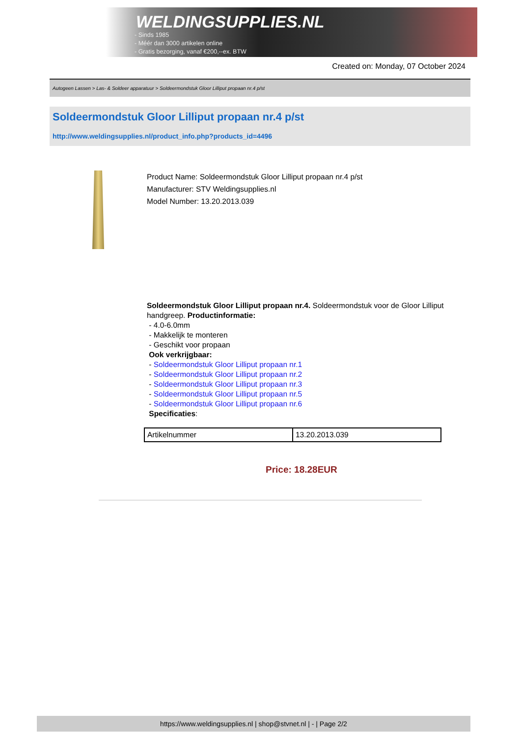WELDINGSUPPLIES.NL
- Sinds 1985
- Méér dan 3000 artikelen online
- Gratis bezorging, vanaf €200,--ex. BTW
Created on: Monday, 07 October 2024
Autogeen Lassen > Las- & Soldeer apparatuur > Soldeermondstuk Gloor Lilliput propaan nr.4 p/st
Soldeermondstuk Gloor Lilliput propaan nr.4 p/st
http://www.weldingsupplies.nl/product_info.php?products_id=4496
Product Name: Soldeermondstuk Gloor Lilliput propaan nr.4 p/st
Manufacturer: STV Weldingsupplies.nl
Model Number: 13.20.2013.039
Soldeermondstuk Gloor Lilliput propaan nr.4. Soldeermondstuk voor de Gloor Lilliput handgreep. Productinformatie:
- 4.0-6.0mm
- Makkelijk te monteren
- Geschikt voor propaan
Ook verkrijgbaar:
- Soldeermondstuk Gloor Lilliput propaan nr.1
- Soldeermondstuk Gloor Lilliput propaan nr.2
- Soldeermondstuk Gloor Lilliput propaan nr.3
- Soldeermondstuk Gloor Lilliput propaan nr.5
- Soldeermondstuk Gloor Lilliput propaan nr.6
Specificaties:
| Artikelnummer | 13.20.2013.039 |
Price: 18.28EUR
https://www.weldingsupplies.nl | shop@stvnet.nl | - | Page 2/2